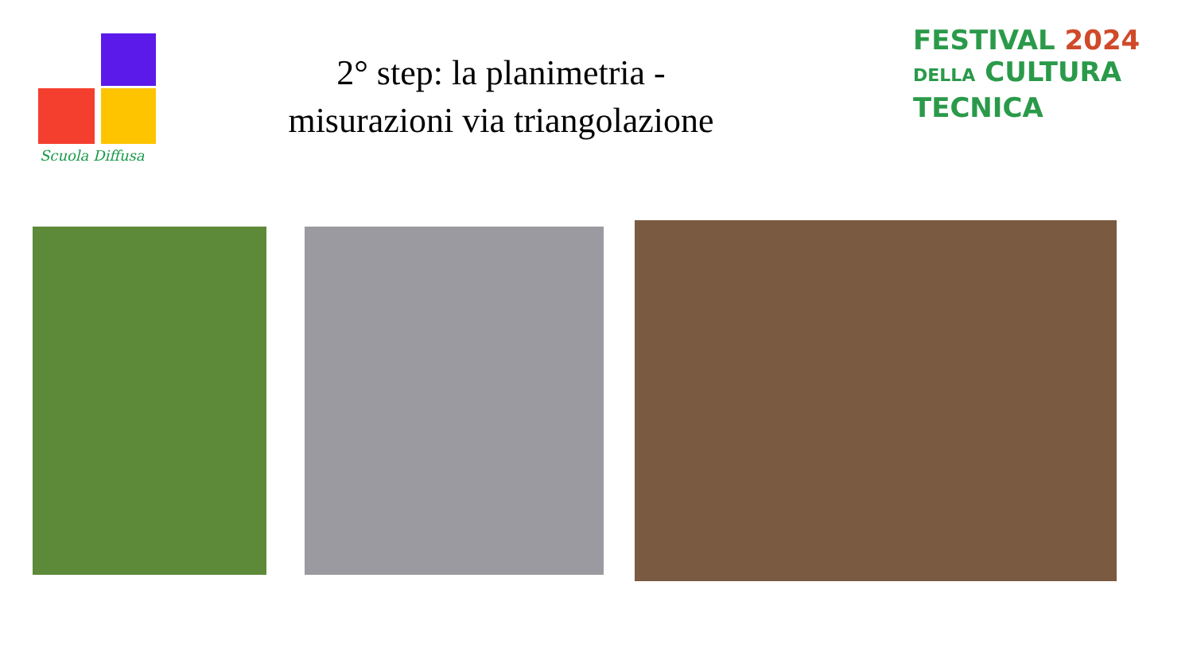Scuola Diffusa
2° step: la planimetria -
misurazioni via triangolazione
FESTIVAL 2024
DELLA CULTURA
TECNICA